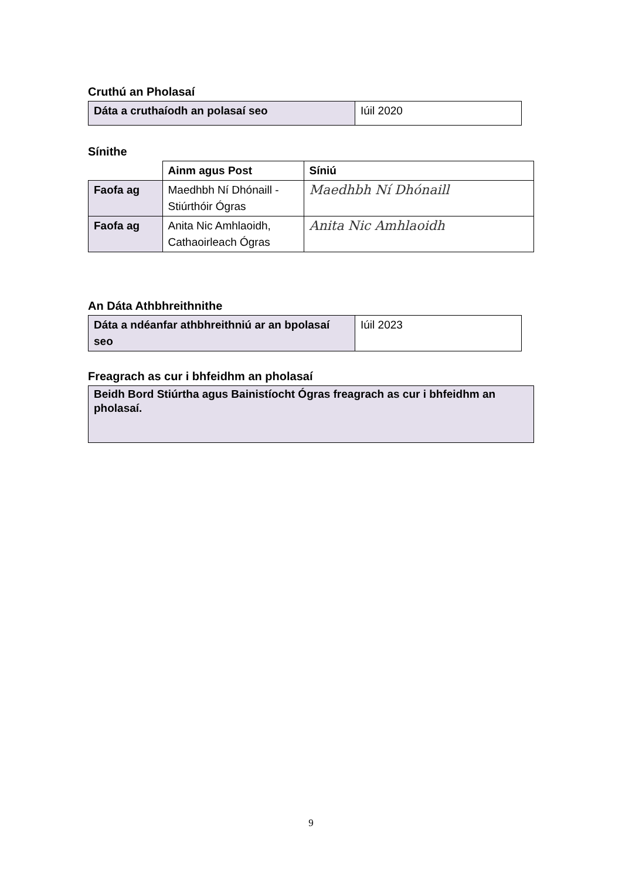Cruthú an Pholasaí
| Dáta a cruthaíodh an polasaí seo | Iúil 2020 |
Sínithe
| | Ainm agus Post | Síniú |
| --- | --- | --- |
| Faofa ag | Maedhbh Ní Dhónaill - Stiúrthóir Ógras | Maedhbh Ní Dhónaill |
| Faofa ag | Anita Nic Amhlaoidh, Cathaoirleach Ógras | Anita Nic Amhlaoidh |
An Dáta Athbhreithnithe
| Dáta a ndéanfar athbhreithniú ar an bpolasaí seo | Iúil 2023 |
Freagrach as cur i bhfeidhm an pholasaí
| Beidh Bord Stiúrtha agus Bainistíocht Ógras freagrach as cur i bhfeidhm an pholasaí. |
9